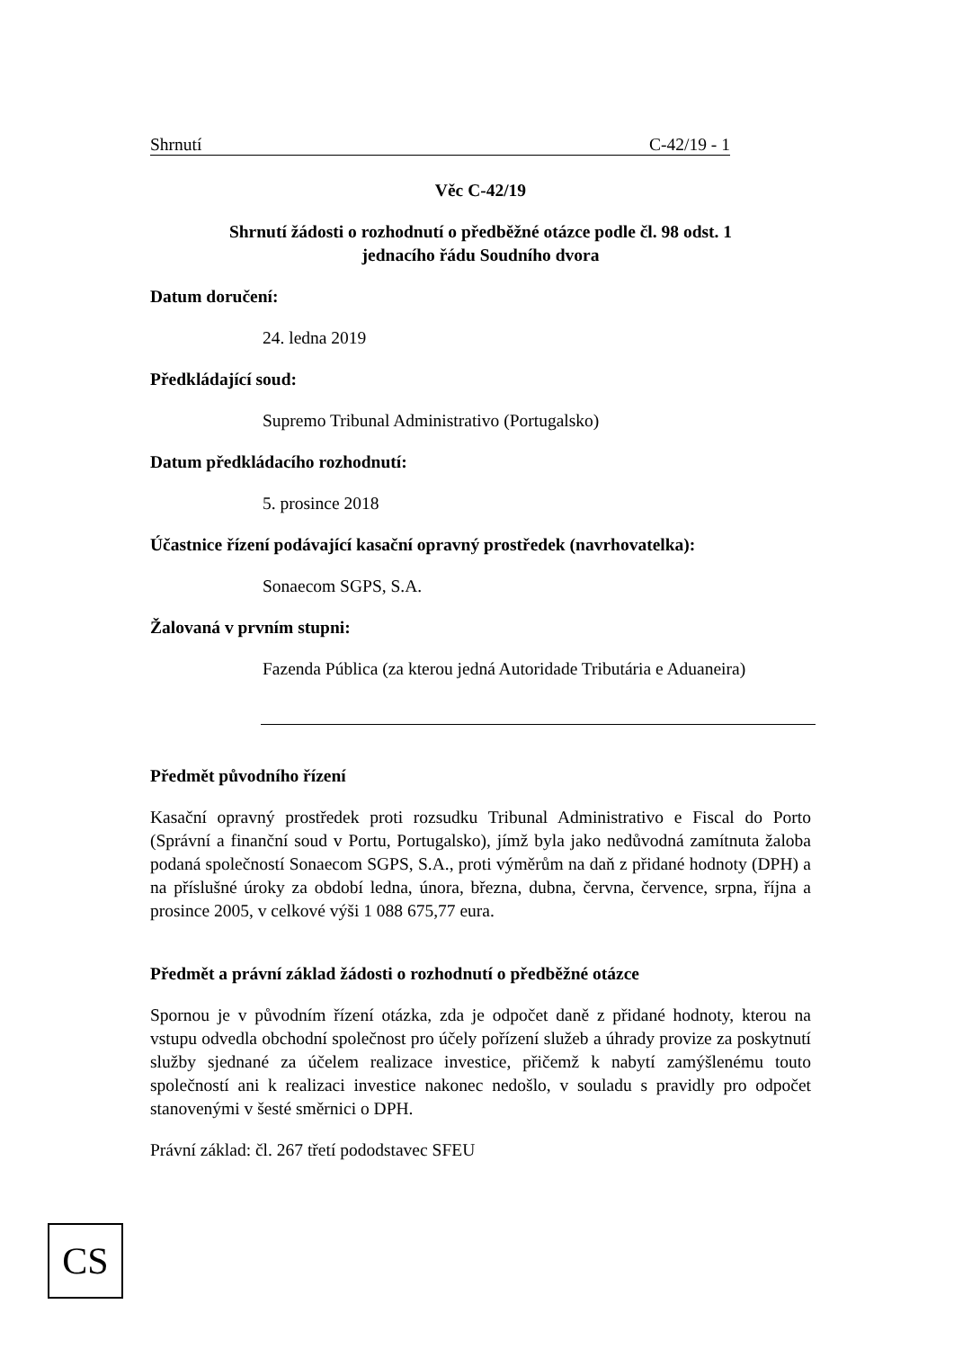Shrnutí C-42/19 - 1
Věc C-42/19
Shrnutí žádosti o rozhodnutí o předběžné otázce podle čl. 98 odst. 1
jednacího řádu Soudního dvora
Datum doručení:
24. ledna 2019
Předkládající soud:
Supremo Tribunal Administrativo (Portugalsko)
Datum předkládacího rozhodnutí:
5. prosince 2018
Účastnice řízení podávající kasační opravný prostředek (navrhovatelka):
Sonaecom SGPS, S.A.
Žalovaná v prvním stupni:
Fazenda Pública (za kterou jedná Autoridade Tributária e Aduaneira)
Předmět původního řízení
Kasační opravný prostředek proti rozsudku Tribunal Administrativo e Fiscal do Porto (Správní a finanční soud v Portu, Portugalsko), jímž byla jako nedůvodná zamítnuta žaloba podaná společností Sonaecom SGPS, S.A., proti výměrům na daň z přidané hodnoty (DPH) a na příslušné úroky za období ledna, února, března, dubna, června, července, srpna, října a prosince 2005, v celkové výši 1 088 675,77 eura.
Předmět a právní základ žádosti o rozhodnutí o předběžné otázce
Spornou je v původním řízení otázka, zda je odpočet daně z přidané hodnoty, kterou na vstupu odvedla obchodní společnost pro účely pořízení služeb a úhrady provize za poskytnutí služby sjednané za účelem realizace investice, přičemž k nabytí zamýšlenému touto společností ani k realizaci investice nakonec nedošlo, v souladu s pravidly pro odpočet stanovenými v šesté směrnici o DPH.
Právní základ: čl. 267 třetí pododstavec SFEU
CS